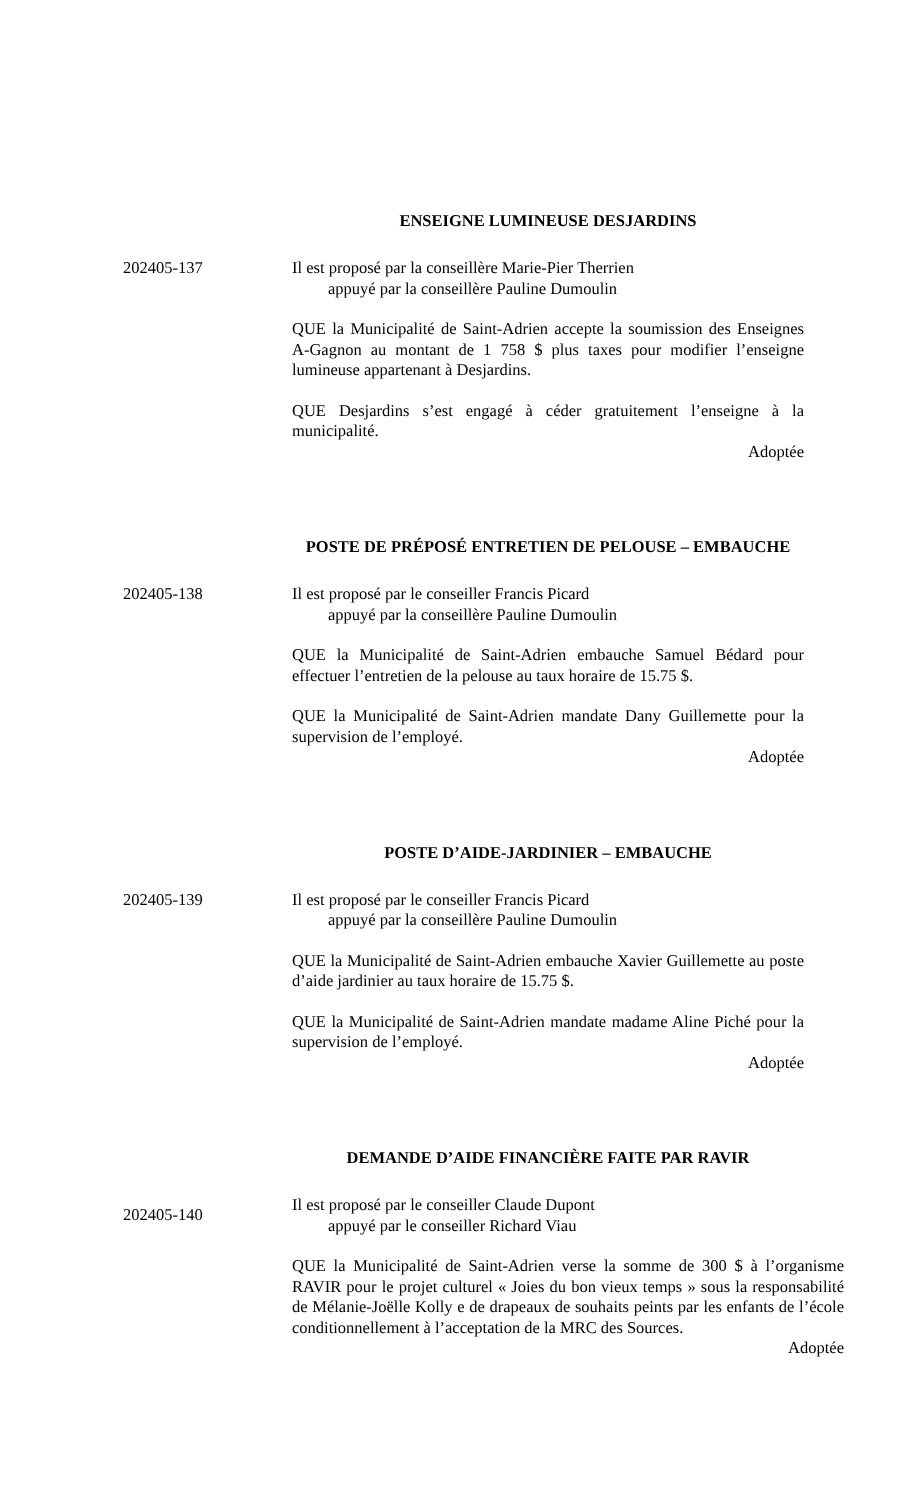ENSEIGNE LUMINEUSE DESJARDINS
202405-137
Il est proposé par la conseillère Marie-Pier Therrien
appuyé par la conseillère Pauline Dumoulin
QUE la Municipalité de Saint-Adrien accepte la soumission des Enseignes A-Gagnon au montant de 1 758 $ plus taxes pour modifier l’enseigne lumineuse appartenant à Desjardins.
QUE Desjardins s’est engagé à céder gratuitement l’enseigne à la municipalité.
Adoptée
POSTE DE PRÉPOSÉ ENTRETIEN DE PELOUSE – EMBAUCHE
202405-138
Il est proposé par le conseiller Francis Picard
appuyé par la conseillère Pauline Dumoulin
QUE la Municipalité de Saint-Adrien embauche Samuel Bédard pour effectuer l’entretien de la pelouse au taux horaire de 15.75 $.
QUE la Municipalité de Saint-Adrien mandate Dany Guillemette pour la supervision de l’employé.
Adoptée
POSTE D’AIDE-JARDINIER – EMBAUCHE
202405-139
Il est proposé par le conseiller Francis Picard
appuyé par la conseillère Pauline Dumoulin
QUE la Municipalité de Saint-Adrien embauche Xavier Guillemette au poste d’aide jardinier au taux horaire de 15.75 $.
QUE la Municipalité de Saint-Adrien mandate madame Aline Piché pour la supervision de l’employé.
Adoptée
DEMANDE D’AIDE FINANCIÈRE FAITE PAR RAVIR
202405-140
Il est proposé par le conseiller Claude Dupont
appuyé par le conseiller Richard Viau
QUE la Municipalité de Saint-Adrien verse la somme de 300 $ à l’organisme RAVIR pour le projet culturel « Joies du bon vieux temps » sous la responsabilité de Mélanie-Joëlle Kolly e de drapeaux de souhaits peints par les enfants de l’école conditionnellement à l’acceptation de la MRC des Sources.
Adoptée